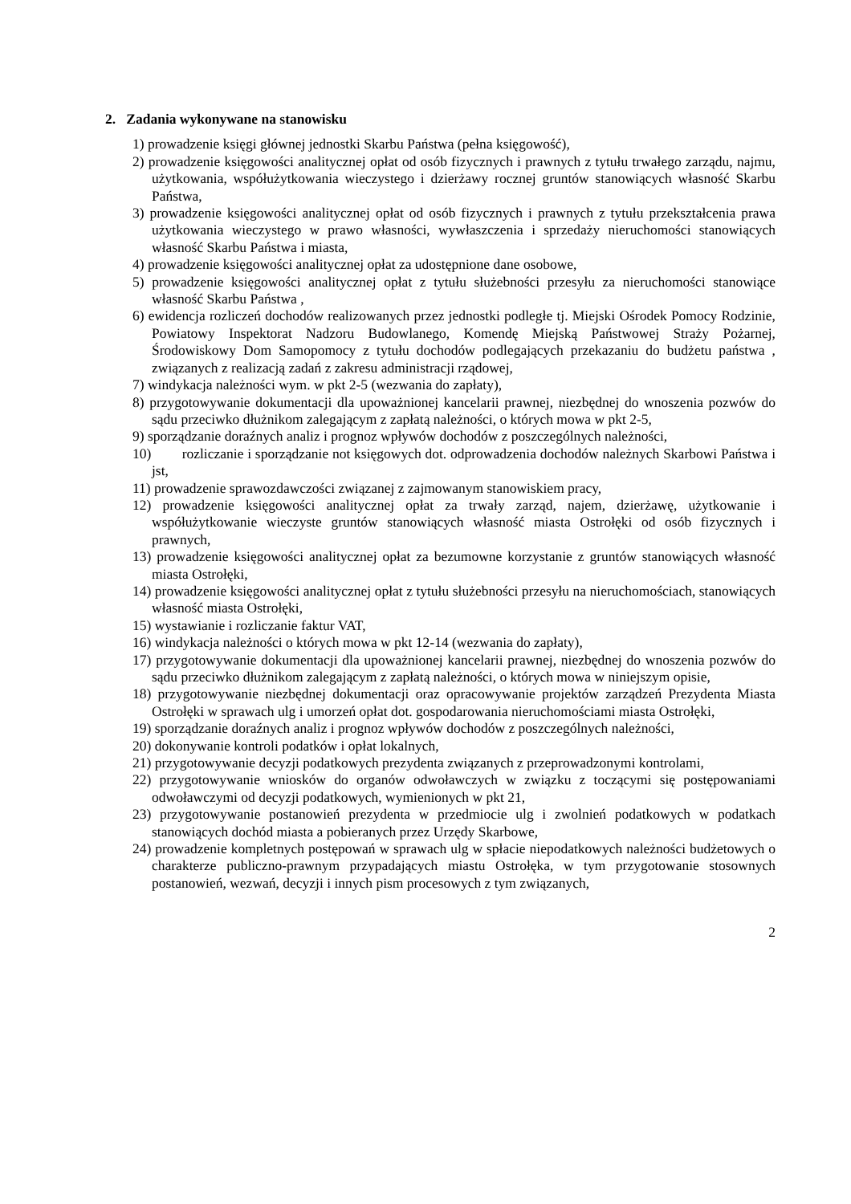2. Zadania wykonywane na stanowisku
1) prowadzenie księgi głównej jednostki Skarbu Państwa (pełna księgowość),
2) prowadzenie księgowości analitycznej opłat od osób fizycznych i prawnych z tytułu trwałego zarządu, najmu, użytkowania, współużytkowania wieczystego i dzierżawy rocznej gruntów stanowiących własność Skarbu Państwa,
3) prowadzenie księgowości analitycznej opłat od osób fizycznych i prawnych z tytułu przekształcenia prawa użytkowania wieczystego w prawo własności, wywłaszczenia i sprzedaży nieruchomości stanowiących własność Skarbu Państwa i miasta,
4) prowadzenie księgowości analitycznej opłat za udostępnione dane osobowe,
5) prowadzenie księgowości analitycznej opłat z tytułu służebności przesyłu za nieruchomości stanowiące własność Skarbu Państwa ,
6) ewidencja rozliczeń dochodów realizowanych przez jednostki podległe tj. Miejski Ośrodek Pomocy Rodzinie, Powiatowy Inspektorat Nadzoru Budowlanego, Komendę Miejską Państwowej Straży Pożarnej, Środowiskowy Dom Samopomocy z tytułu dochodów podlegających przekazaniu do budżetu państwa , związanych z realizacją zadań z zakresu administracji rządowej,
7) windykacja należności wym. w pkt 2-5 (wezwania do zapłaty),
8) przygotowywanie dokumentacji dla upoważnionej kancelarii prawnej, niezbędnej do wnoszenia pozwów do sądu przeciwko dłużnikom zalegającym z zapłatą należności, o których mowa w pkt 2-5,
9) sporządzanie doraźnych analiz i prognoz wpływów dochodów z poszczególnych należności,
10) rozliczanie i sporządzanie not księgowych dot. odprowadzenia dochodów należnych Skarbowi Państwa i jst,
11) prowadzenie sprawozdawczości związanej z zajmowanym stanowiskiem pracy,
12) prowadzenie księgowości analitycznej opłat za trwały zarząd, najem, dzierżawę, użytkowanie i współużytkowanie wieczyste gruntów stanowiących własność miasta Ostrołęki od osób fizycznych i prawnych,
13) prowadzenie księgowości analitycznej opłat za bezumowne korzystanie z gruntów stanowiących własność miasta Ostrołęki,
14) prowadzenie księgowości analitycznej opłat z tytułu służebności przesyłu na nieruchomościach, stanowiących własność miasta Ostrołęki,
15) wystawianie i rozliczanie faktur VAT,
16) windykacja należności o których mowa w pkt 12-14 (wezwania do zapłaty),
17) przygotowywanie dokumentacji dla upoważnionej kancelarii prawnej, niezbędnej do wnoszenia pozwów do sądu przeciwko dłużnikom zalegającym z zapłatą należności, o których mowa w niniejszym opisie,
18) przygotowywanie niezbędnej dokumentacji oraz opracowywanie projektów zarządzeń Prezydenta Miasta Ostrołęki w sprawach ulg i umorzeń opłat dot. gospodarowania nieruchomościami miasta Ostrołęki,
19) sporządzanie doraźnych analiz i prognoz wpływów dochodów z poszczególnych należności,
20) dokonywanie kontroli podatków i opłat lokalnych,
21) przygotowywanie decyzji podatkowych prezydenta związanych z przeprowadzonymi kontrolami,
22) przygotowywanie wniosków do organów odwoławczych w związku z toczącymi się postępowaniami odwoławczymi od decyzji podatkowych, wymienionych w pkt 21,
23) przygotowywanie postanowień prezydenta w przedmiocie ulg i zwolnień podatkowych w podatkach stanowiących dochód miasta a pobieranych przez Urzędy Skarbowe,
24) prowadzenie kompletnych postępowań w sprawach ulg w spłacie niepodatkowych należności budżetowych o charakterze publiczno-prawnym przypadających miastu Ostrołęka, w tym przygotowanie stosownych postanowień, wezwań, decyzji i innych pism procesowych z tym związanych,
2